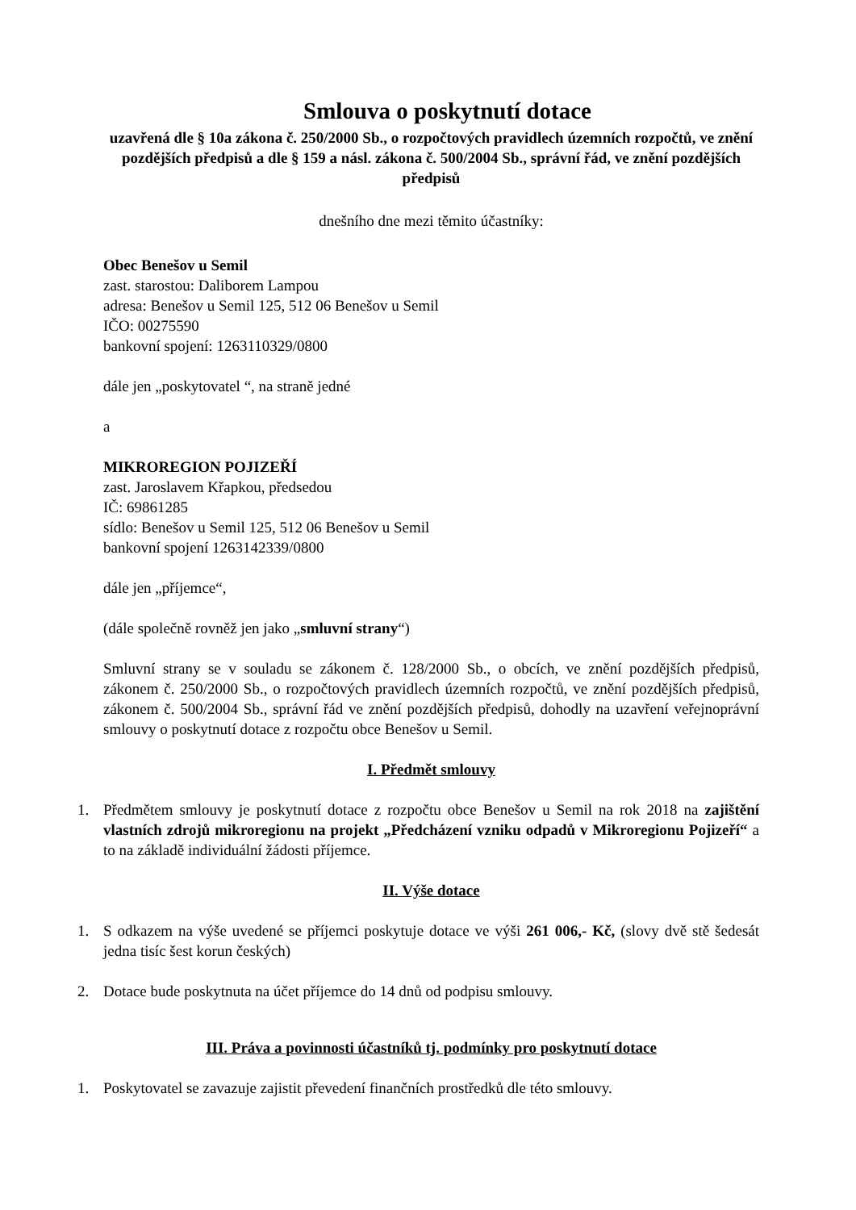Smlouva o poskytnutí dotace
uzavřená dle § 10a zákona č. 250/2000 Sb., o rozpočtových pravidlech územních rozpočtů, ve znění pozdějších předpisů a dle § 159 a násl. zákona č. 500/2004 Sb., správní řád, ve znění pozdějších předpisů
dnešního dne mezi těmito účastníky:
Obec Benešov u Semil
zast. starostou: Daliborem Lampou
adresa: Benešov u Semil 125, 512 06 Benešov u Semil
IČO: 00275590
bankovní spojení: 1263110329/0800
dále jen „poskytovatel “, na straně jedné
a
MIKROREGION POJIZEŘÍ
zast. Jaroslavem Křapkou, předsedou
IČ: 69861285
sídlo: Benešov u Semil 125, 512 06 Benešov u Semil
bankovní spojení 1263142339/0800
dále jen „příjemce“,
(dále společně rovněž jen jako „smluvní strany“)
Smluvní strany se v souladu se zákonem č. 128/2000 Sb., o obcích, ve znění pozdějších předpisů, zákonem č. 250/2000 Sb., o rozpočtových pravidlech územních rozpočtů, ve znění pozdějších předpisů, zákonem č. 500/2004 Sb., správní řád ve znění pozdějších předpisů, dohodly na uzavření veřejnoprávní smlouvy o poskytnutí dotace z rozpočtu obce Benešov u Semil.
I. Předmět smlouvy
1. Předmětem smlouvy je poskytnutí dotace z rozpočtu obce Benešov u Semil na rok 2018 na zajištění vlastních zdrojů mikroregionu na projekt „Předcházení vzniku odpadů v Mikroregionu Pojizeří“ a to na základě individuální žádosti příjemce.
II. Výše dotace
1. S odkazem na výše uvedené se příjemci poskytuje dotace ve výši 261 006,- Kč, (slovy dvě stě šedesát jedna tisíc šest korun českých)
2. Dotace bude poskytnuta na účet příjemce do 14 dnů od podpisu smlouvy.
III. Práva a povinnosti účastníků tj. podmínky pro poskytnutí dotace
1. Poskytovatel se zavazuje zajistit převedení finančních prostředků dle této smlouvy.